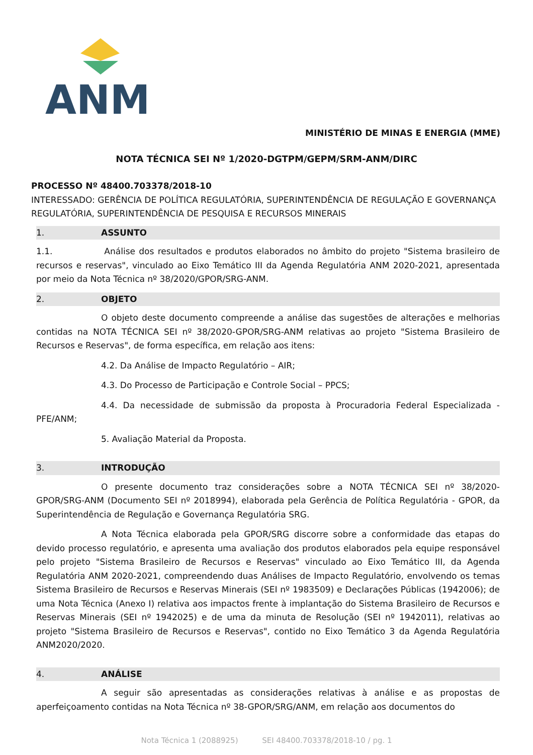ANM
MINISTÉRIO DE MINAS E ENERGIA (MME)
NOTA TÉCNICA SEI Nº 1/2020-DGTPM/GEPM/SRM-ANM/DIRC
PROCESSO Nº 48400.703378/2018-10
INTERESSADO: GERÊNCIA DE POLÍTICA REGULATÓRIA, SUPERINTENDÊNCIA DE REGULAÇÃO E GOVERNANÇA REGULATÓRIA, SUPERINTENDÊNCIA DE PESQUISA E RECURSOS MINERAIS
1. ASSUNTO
1.1. Análise dos resultados e produtos elaborados no âmbito do projeto "Sistema brasileiro de recursos e reservas", vinculado ao Eixo Temático III da Agenda Regulatória ANM 2020-2021, apresentada por meio da Nota Técnica nº 38/2020/GPOR/SRG-ANM.
2. OBJETO
O objeto deste documento compreende a análise das sugestões de alterações e melhorias contidas na NOTA TÉCNICA SEI nº 38/2020-GPOR/SRG-ANM relativas ao projeto "Sistema Brasileiro de Recursos e Reservas", de forma específica, em relação aos itens:
4.2. Da Análise de Impacto Regulatório – AIR;
4.3. Do Processo de Participação e Controle Social – PPCS;
4.4. Da necessidade de submissão da proposta à Procuradoria Federal Especializada - PFE/ANM;
5. Avaliação Material da Proposta.
3. INTRODUÇÃO
O presente documento traz considerações sobre a NOTA TÉCNICA SEI nº 38/2020-GPOR/SRG-ANM (Documento SEI nº 2018994), elaborada pela Gerência de Política Regulatória - GPOR, da Superintendência de Regulação e Governança Regulatória SRG.
A Nota Técnica elaborada pela GPOR/SRG discorre sobre a conformidade das etapas do devido processo regulatório, e apresenta uma avaliação dos produtos elaborados pela equipe responsável pelo projeto "Sistema Brasileiro de Recursos e Reservas" vinculado ao Eixo Temático III, da Agenda Regulatória ANM 2020-2021, compreendendo duas Análises de Impacto Regulatório, envolvendo os temas Sistema Brasileiro de Recursos e Reservas Minerais (SEI nº 1983509) e Declarações Públicas (1942006); de uma Nota Técnica (Anexo I) relativa aos impactos frente à implantação do Sistema Brasileiro de Recursos e Reservas Minerais (SEI nº 1942025) e de uma da minuta de Resolução (SEI nº 1942011), relativas ao projeto "Sistema Brasileiro de Recursos e Reservas", contido no Eixo Temático 3 da Agenda Regulatória ANM2020/2020.
4. ANÁLISE
A seguir são apresentadas as considerações relativas à análise e as propostas de aperfeiçoamento contidas na Nota Técnica nº 38-GPOR/SRG/ANM, em relação aos documentos do
Nota Técnica 1 (2088925) SEI 48400.703378/2018-10 / pg. 1